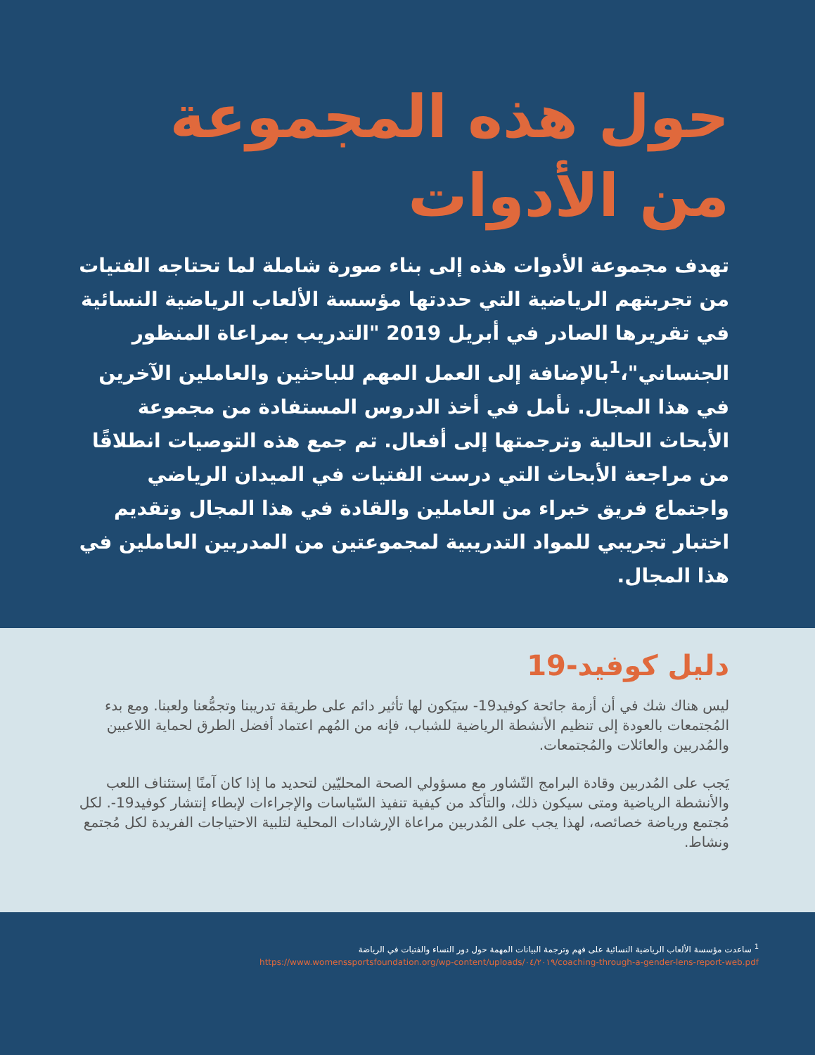حول هذه المجموعة من الأدوات
تهدف مجموعة الأدوات هذه إلى بناء صورة شاملة لما تحتاجه الفتيات من تجربتهم الرياضية التي حددتها مؤسسة الألعاب الرياضية النسائية في تقريرها الصادر في أبريل 2019 "التدريب بمراعاة المنظور الجنساني"،<sup>1</sup>بالإضافة إلى العمل المهم للباحثين والعاملين الآخرين في هذا المجال. نأمل في أخذ الدروس المستفادة من مجموعة الأبحاث الحالية وترجمتها إلى أفعال. تم جمع هذه التوصيات انطلاقًا من مراجعة الأبحاث التي درست الفتيات في الميدان الرياضي واجتماع فريق خبراء من العاملين والقادة في هذا المجال وتقديم اختبار تجريبي للمواد التدريبية لمجموعتين من المدربين العاملين في هذا المجال.
دليل كوفيد-19
ليس هناك شك في أن أزمة جائحة كوفيد19- سيَكون لها تأثير دائم على طريقة تدريبنا وتجمُّعنا ولعبنا. ومع بدء المُجتمعات بالعودة إلى تنظيم الأنشطة الرياضية للشباب، فإنه من المُهم اعتماد أفضل الطرق لحماية اللاعبين والمُدربين والعائلات والمُجتمعات.
يَجب على المُدربين وقادة البرامج التّشاور مع مسؤولي الصحة المحليّين لتحديد ما إذا كان آمنًا إستئناف اللعب والأنشطة الرياضية ومتى سيكون ذلك، والتأكد من كيفية تنفيذ السّياسات والإجراءات لإبطاء إنتشار كوفيد19-. لكل مُجتمع ورياضة خصائصه، لهذا يجب على المُدربين مراعاة الإرشادات المحلية لتلبية الاحتياجات الفريدة لكل مُجتمع ونشاط.
<sup>1</sup> ساعدت مؤسسة الألعاب الرياضية النسائية على فهم وترجمة البيانات المهمة حول دور النساء والفتيات في الرياضة
https://www.womenssportsfoundation.org/wp-content/uploads/٠٤/٢٠١٩/coaching-through-a-gender-lens-report-web.pdf